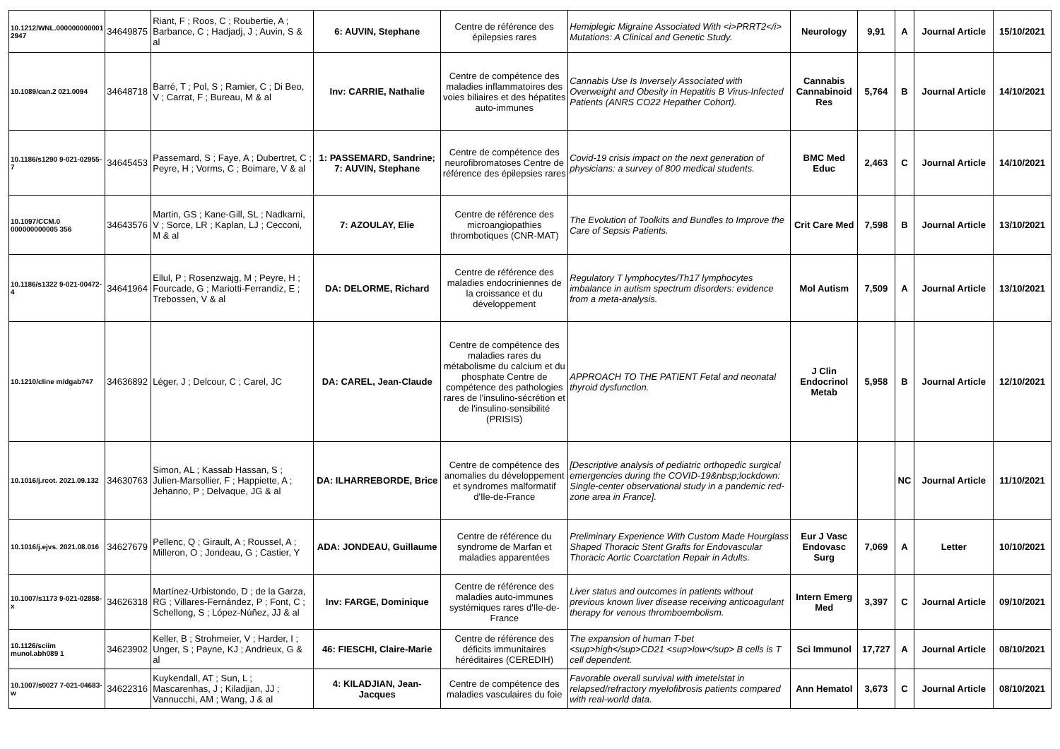| 10.1212/WNL.000000000001 2947 | 34649875 | Riant, F ; Roos, C ; Roubertie, A ; Barbance, C ; Hadjadj, J ; Auvin, S & al | 6: AUVIN, Stephane | Centre de référence des épilepsies rares | Hemiplegic Migraine Associated With <i>PRRT2</i> Mutations: A Clinical and Genetic Study. | Neurology | 9,91 | A | Journal Article | 15/10/2021 |
| 10.1089/can.2 021.0094 | 34648718 | Barré, T ; Pol, S ; Ramier, C ; Di Beo, V ; Carrat, F ; Bureau, M & al | Inv: CARRIE, Nathalie | Centre de compétence des maladies inflammatoires des voies biliaires et des hépatites auto-immunes | Cannabis Use Is Inversely Associated with Overweight and Obesity in Hepatitis B Virus-Infected Patients (ANRS CO22 Hepather Cohort). | Cannabis Cannabinoid Res | 5,764 | B | Journal Article | 14/10/2021 |
| 10.1186/s1290 9-021-02955-7 | 34645453 | Passemard, S ; Faye, A ; Dubertret, C ; Peyre, H ; Vorms, C ; Boimare, V & al | 1: PASSEMARD, Sandrine; 7: AUVIN, Stephane | Centre de compétence des neurofibromatoses Centre de référence des épilepsies rares | Covid-19 crisis impact on the next generation of physicians: a survey of 800 medical students. | BMC Med Educ | 2,463 | C | Journal Article | 14/10/2021 |
| 10.1097/CCM.0 000000000005 356 | 34643576 | Martin, GS ; Kane-Gill, SL ; Nadkarni, V ; Sorce, LR ; Kaplan, LJ ; Cecconi, M & al | 7: AZOULAY, Elie | Centre de référence des microangiopathies thrombotiques (CNR-MAT) | The Evolution of Toolkits and Bundles to Improve the Care of Sepsis Patients. | Crit Care Med | 7,598 | B | Journal Article | 13/10/2021 |
| 10.1186/s1322 9-021-00472-4 | 34641964 | Ellul, P ; Rosenzwajg, M ; Peyre, H ; Fourcade, G ; Mariotti-Ferrandiz, E ; Trebossen, V & al | DA: DELORME, Richard | Centre de référence des maladies endocriniennes de la croissance et du développement | Regulatory T lymphocytes/Th17 lymphocytes imbalance in autism spectrum disorders: evidence from a meta-analysis. | Mol Autism | 7,509 | A | Journal Article | 13/10/2021 |
| 10.1210/cline m/dgab747 | 34636892 | Léger, J ; Delcour, C ; Carel, JC | DA: CAREL, Jean-Claude | Centre de compétence des maladies rares du métabolisme du calcium et du phosphate Centre de compétence des pathologies rares de l'insulino-sécrétion et de l'insulino-sensibilité (PRISIS) | APPROACH TO THE PATIENT Fetal and neonatal thyroid dysfunction. | J Clin Endocrinol Metab | 5,958 | B | Journal Article | 12/10/2021 |
| 10.1016/j.rcot. 2021.09.132 | 34630763 | Simon, AL ; Kassab Hassan, S ; Julien-Marsollier, F ; Happiette, A ; Jehanno, P ; Delvaque, JG & al | DA: ILHARREBORDE, Brice | Centre de compétence des anomalies du développement et syndromes malformatif d'Ile-de-France | [Descriptive analysis of pediatric orthopedic surgical emergencies during the COVID-19&nbsp;lockdown: Single-center observational study in a pandemic red-zone area in France]. | | | NC | Journal Article | 11/10/2021 |
| 10.1016/j.ejvs. 2021.08.016 | 34627679 | Pellenc, Q ; Girault, A ; Roussel, A ; Milleron, O ; Jondeau, G ; Castier, Y | ADA: JONDEAU, Guillaume | Centre de référence du syndrome de Marfan et maladies apparentées | Preliminary Experience With Custom Made Hourglass Shaped Thoracic Stent Grafts for Endovascular Thoracic Aortic Coarctation Repair in Adults. | Eur J Vasc Endovasc Surg | 7,069 | A | Letter | 10/10/2021 |
| 10.1007/s1173 9-021-02858-x | 34626318 | Martínez-Urbistondo, D ; de la Garza, RG ; Villares-Fernández, P ; Font, C ; Schellong, S ; López-Núñez, JJ & al | Inv: FARGE, Dominique | Centre de référence des maladies auto-immunes systémiques rares d'Ile-de-France | Liver status and outcomes in patients without previous known liver disease receiving anticoagulant therapy for venous thromboembolism. | Intern Emerg Med | 3,397 | C | Journal Article | 09/10/2021 |
| 10.1126/sciim munol.abh089 1 | 34623902 | Keller, B ; Strohmeier, V ; Harder, I ; Unger, S ; Payne, KJ ; Andrieux, G & al | 46: FIESCHI, Claire-Marie | Centre de référence des déficits immunitaires héréditaires (CEREDIH) | The expansion of human T-bet <sup>high</sup>CD21 <sup>low</sup> B cells is T cell dependent. | Sci Immunol | 17,727 | A | Journal Article | 08/10/2021 |
| 10.1007/s0027 7-021-04683-w | 34622316 | Kuykendall, AT ; Sun, L ; Mascarenhas, J ; Kiladjian, JJ ; Vannucchi, AM ; Wang, J & al | 4: KILADJIAN, Jean-Jacques | Centre de compétence des maladies vasculaires du foie | Favorable overall survival with imetelstat in relapsed/refractory myelofibrosis patients compared with real-world data. | Ann Hematol | 3,673 | C | Journal Article | 08/10/2021 |